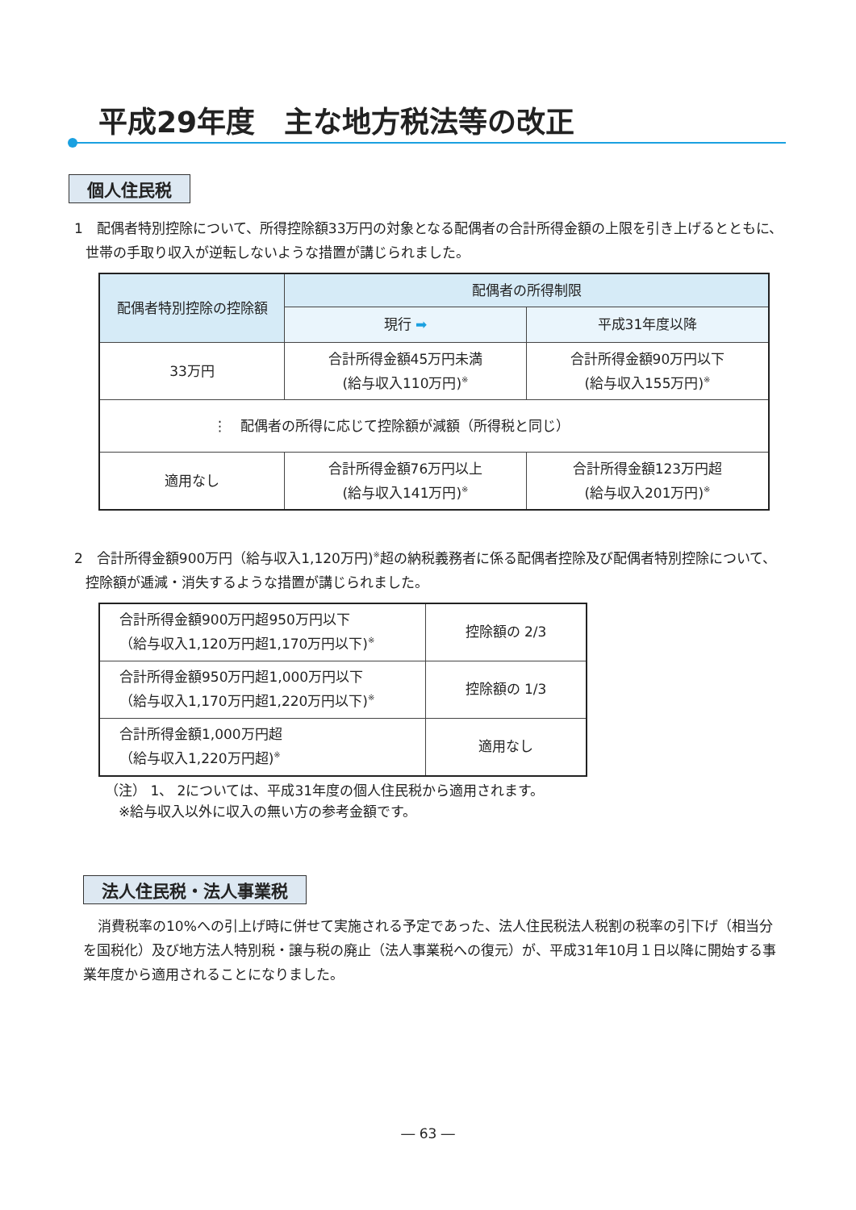平成29年度　主な地方税法等の改正
個人住民税
1　配偶者特別控除について、所得控除額33万円の対象となる配偶者の合計所得金額の上限を引き上げるとともに、世帯の手取り収入が逆転しないような措置が講じられました。
| 配偶者特別控除の控除額 | 配偶者の所得制限 | |
| --- | --- | --- |
| | 現行 ➡ | 平成31年度以降 |
| 33万円 | 合計所得金額45万円未満 (給与収入110万円)<sup>※</sup> | 合計所得金額90万円以下 (給与収入155万円)<sup>※</sup> |
| ⋮ 配偶者の所得に応じて控除額が減額（所得税と同じ） | | |
| 適用なし | 合計所得金額76万円以上 (給与収入141万円)<sup>※</sup> | 合計所得金額123万円超 (給与収入201万円)<sup>※</sup> |
2　合計所得金額900万円（給与収入1,120万円)<sup>※</sup>超の納税義務者に係る配偶者控除及び配偶者特別控除について、控除額が逓減・消失するような措置が講じられました。
| 合計所得金額900万円超950万円以下 （給与収入1,120万円超1,170万円以下)<sup>※</sup> | 控除額の 2/3 |
| 合計所得金額950万円超1,000万円以下 （給与収入1,170万円超1,220万円以下)<sup>※</sup> | 控除額の 1/3 |
| 合計所得金額1,000万円超 （給与収入1,220万円超)<sup>※</sup> | 適用なし |
（注） 1、 2については、平成31年度の個人住民税から適用されます。
　※給与収入以外に収入の無い方の参考金額です。
法人住民税・法人事業税
消費税率の10%への引上げ時に併せて実施される予定であった、法人住民税法人税割の税率の引下げ（相当分を国税化）及び地方法人特別税・譲与税の廃止（法人事業税への復元）が、平成31年10月１日以降に開始する事業年度から適用されることになりました。
― 63 ―